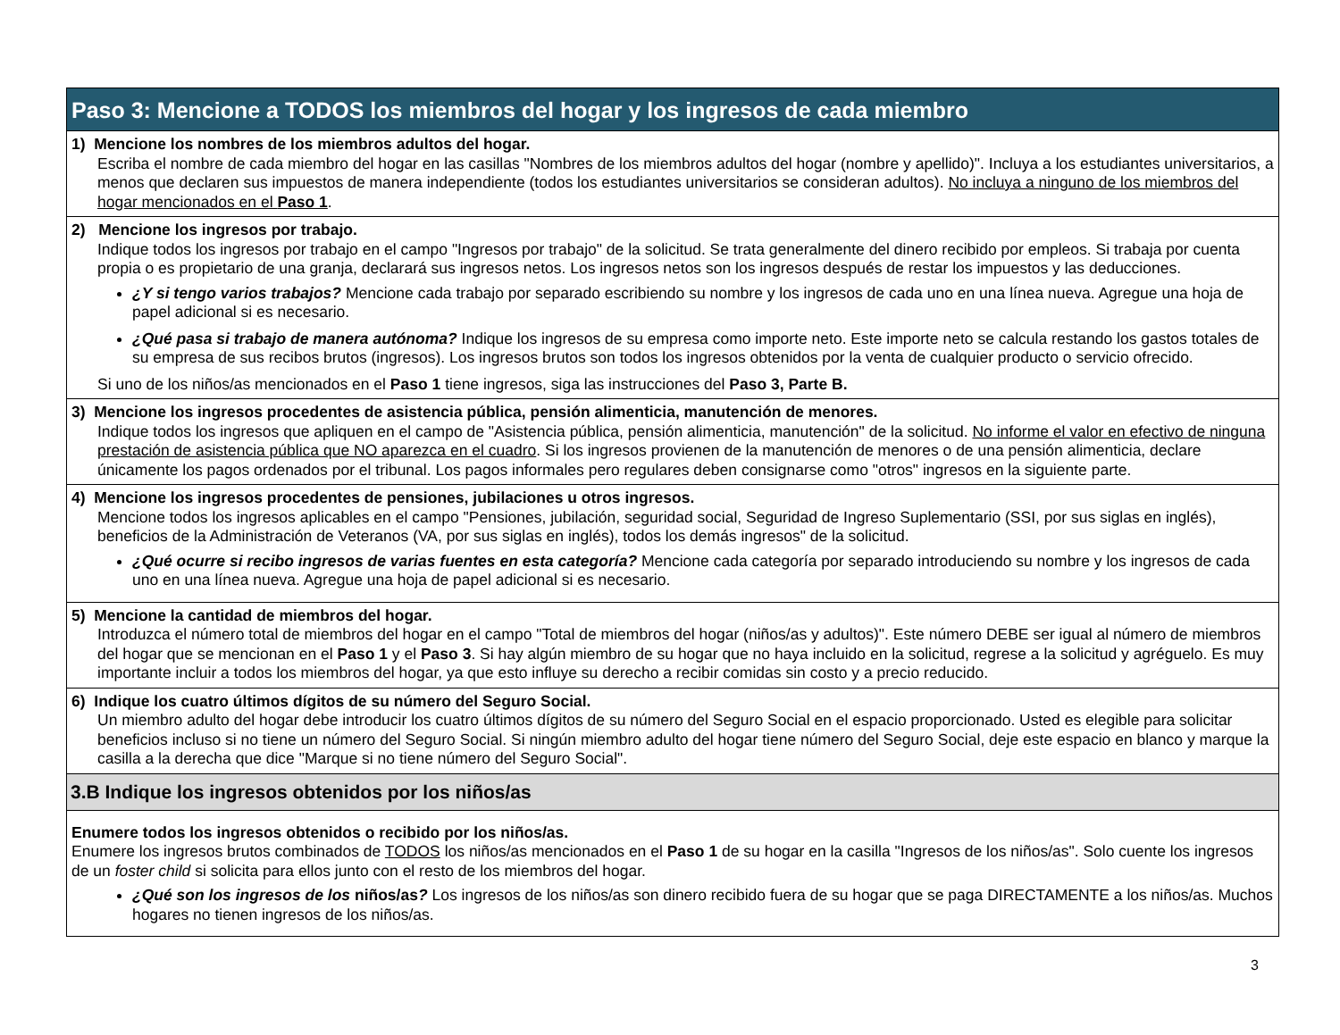Paso 3: Mencione a TODOS los miembros del hogar y los ingresos de cada miembro
1) Mencione los nombres de los miembros adultos del hogar.
Escriba el nombre de cada miembro del hogar en las casillas "Nombres de los miembros adultos del hogar (nombre y apellido)". Incluya a los estudiantes universitarios, a menos que declaren sus impuestos de manera independiente (todos los estudiantes universitarios se consideran adultos). No incluya a ninguno de los miembros del hogar mencionados en el Paso 1.
2) Mencione los ingresos por trabajo.
Indique todos los ingresos por trabajo en el campo "Ingresos por trabajo" de la solicitud. Se trata generalmente del dinero recibido por empleos. Si trabaja por cuenta propia o es propietario de una granja, declarará sus ingresos netos. Los ingresos netos son los ingresos después de restar los impuestos y las deducciones.
¿Y si tengo varios trabajos? Mencione cada trabajo por separado escribiendo su nombre y los ingresos de cada uno en una línea nueva. Agregue una hoja de papel adicional si es necesario.
¿Qué pasa si trabajo de manera autónoma? Indique los ingresos de su empresa como importe neto. Este importe neto se calcula restando los gastos totales de su empresa de sus recibos brutos (ingresos). Los ingresos brutos son todos los ingresos obtenidos por la venta de cualquier producto o servicio ofrecido.
Si uno de los niños/as mencionados en el Paso 1 tiene ingresos, siga las instrucciones del Paso 3, Parte B.
3) Mencione los ingresos procedentes de asistencia pública, pensión alimenticia, manutención de menores.
Indique todos los ingresos que apliquen en el campo de "Asistencia pública, pensión alimenticia, manutención" de la solicitud. No informe el valor en efectivo de ninguna prestación de asistencia pública que NO aparezca en el cuadro. Si los ingresos provienen de la manutención de menores o de una pensión alimenticia, declare únicamente los pagos ordenados por el tribunal. Los pagos informales pero regulares deben consignarse como "otros" ingresos en la siguiente parte.
4) Mencione los ingresos procedentes de pensiones, jubilaciones u otros ingresos.
Mencione todos los ingresos aplicables en el campo "Pensiones, jubilación, seguridad social, Seguridad de Ingreso Suplementario (SSI, por sus siglas en inglés), beneficios de la Administración de Veteranos (VA, por sus siglas en inglés), todos los demás ingresos" de la solicitud.
¿Qué ocurre si recibo ingresos de varias fuentes en esta categoría? Mencione cada categoría por separado introduciendo su nombre y los ingresos de cada uno en una línea nueva. Agregue una hoja de papel adicional si es necesario.
5) Mencione la cantidad de miembros del hogar.
Introduzca el número total de miembros del hogar en el campo "Total de miembros del hogar (niños/as y adultos)". Este número DEBE ser igual al número de miembros del hogar que se mencionan en el Paso 1 y el Paso 3. Si hay algún miembro de su hogar que no haya incluido en la solicitud, regrese a la solicitud y agréguelo. Es muy importante incluir a todos los miembros del hogar, ya que esto influye su derecho a recibir comidas sin costo y a precio reducido.
6) Indique los cuatro últimos dígitos de su número del Seguro Social.
Un miembro adulto del hogar debe introducir los cuatro últimos dígitos de su número del Seguro Social en el espacio proporcionado. Usted es elegible para solicitar beneficios incluso si no tiene un número del Seguro Social. Si ningún miembro adulto del hogar tiene número del Seguro Social, deje este espacio en blanco y marque la casilla a la derecha que dice "Marque si no tiene número del Seguro Social".
3.B Indique los ingresos obtenidos por los niños/as
Enumere todos los ingresos obtenidos o recibido por los niños/as.
Enumere los ingresos brutos combinados de TODOS los niños/as mencionados en el Paso 1 de su hogar en la casilla "Ingresos de los niños/as". Solo cuente los ingresos de un foster child si solicita para ellos junto con el resto de los miembros del hogar.
¿Qué son los ingresos de los niños/as? Los ingresos de los niños/as son dinero recibido fuera de su hogar que se paga DIRECTAMENTE a los niños/as. Muchos hogares no tienen ingresos de los niños/as.
3